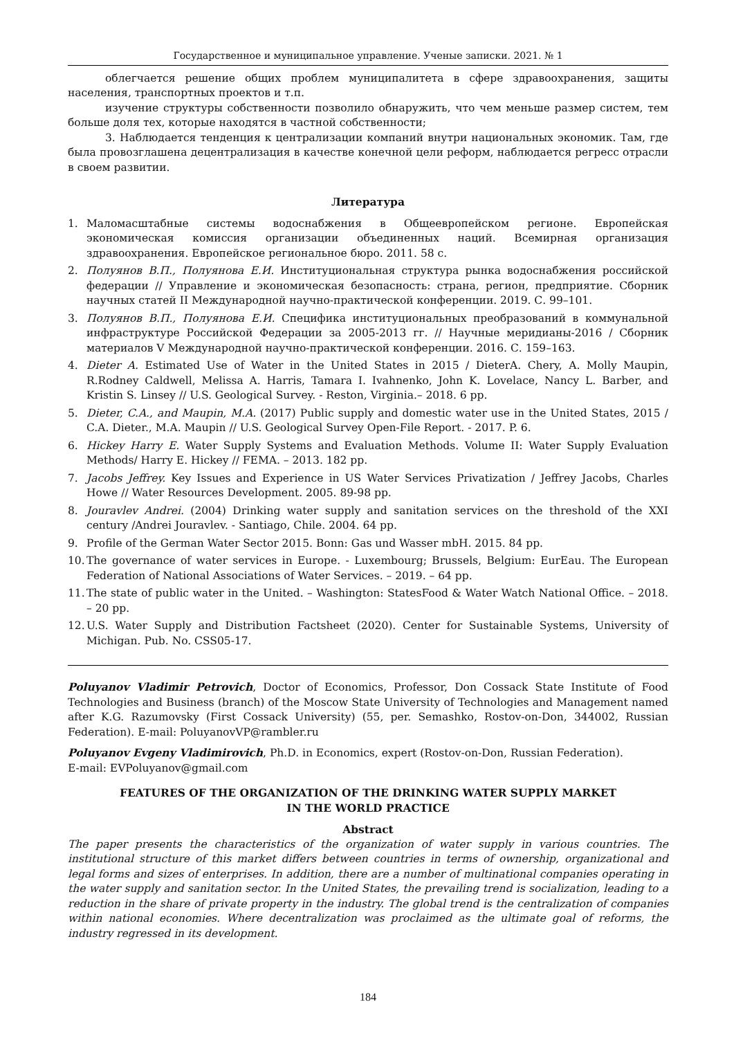Государственное и муниципальное управление. Ученые записки. 2021. № 1
облегчается решение общих проблем муниципалитета в сфере здравоохранения, защиты населения, транспортных проектов и т.п.
изучение структуры собственности позволило обнаружить, что чем меньше размер систем, тем больше доля тех, которые находятся в частной собственности;
3. Наблюдается тенденция к централизации компаний внутри национальных экономик. Там, где была провозглашена децентрализация в качестве конечной цели реформ, наблюдается регресс отрасли в своем развитии.
Литература
1. Маломасштабные системы водоснабжения в Общеевропейском регионе. Европейская экономическая комиссия организации объединенных наций. Всемирная организация здравоохранения. Европейское региональное бюро. 2011. 58 с.
2. Полуянов В.П., Полуянова Е.И. Институциональная структура рынка водоснабжения российской федерации // Управление и экономическая безопасность: страна, регион, предприятие. Сборник научных статей II Международной научно-практической конференции. 2019. С. 99–101.
3. Полуянов В.П., Полуянова Е.И. Специфика институциональных преобразований в коммунальной инфраструктуре Российской Федерации за 2005-2013 гг. // Научные меридианы-2016 / Сборник материалов V Международной научно-практической конференции. 2016. С. 159–163.
4. Dieter A. Estimated Use of Water in the United States in 2015 / DieterA. Chery, A. Molly Maupin, R.Rodney Caldwell, Melissa A. Harris, Tamara I. Ivahnenko, John K. Lovelace, Nancy L. Barber, and Kristin S. Linsey // U.S. Geological Survey. - Reston, Virginia.– 2018. 6 pp.
5. Dieter, C.A., and Maupin, M.A. (2017) Public supply and domestic water use in the United States, 2015 / C.A. Dieter., M.A. Maupin // U.S. Geological Survey Open-File Report. - 2017. P. 6.
6. Hickey Harry E. Water Supply Systems and Evaluation Methods. Volume II: Water Supply Evaluation Methods/ Harry E. Hickey // FEMA. – 2013. 182 pp.
7. Jacobs Jeffrey. Key Issues and Experience in US Water Services Privatization / Jeffrey Jacobs, Charles Howe // Water Resources Development. 2005. 89-98 pp.
8. Jouravlev Andrei. (2004) Drinking water supply and sanitation services on the threshold of the XXI century /Andrei Jouravlev. - Santiago, Chile. 2004. 64 pp.
9. Profile of the German Water Sector 2015. Bonn: Gas und Wasser mbH. 2015. 84 pp.
10. The governance of water services in Europe. - Luxembourg; Brussels, Belgium: EurEau. The European Federation of National Associations of Water Services. – 2019. – 64 pp.
11. The state of public water in the United. – Washington: StatesFood & Water Watch National Office. – 2018. – 20 pp.
12. U.S. Water Supply and Distribution Factsheet (2020). Center for Sustainable Systems, University of Michigan. Pub. No. CSS05-17.
Poluyanov Vladimir Petrovich, Doctor of Economics, Professor, Don Cossack State Institute of Food Technologies and Business (branch) of the Moscow State University of Technologies and Management named after K.G. Razumovsky (First Cossack University) (55, per. Semashko, Rostov-on-Don, 344002, Russian Federation). E-mail: PoluyanovVP@rambler.ru
Poluyanov Evgeny Vladimirovich, Ph.D. in Economics, expert (Rostov-on-Don, Russian Federation).
E-mail: EVPoluyanov@gmail.com
FEATURES OF THE ORGANIZATION OF THE DRINKING WATER SUPPLY MARKET
IN THE WORLD PRACTICE
Abstract
The paper presents the characteristics of the organization of water supply in various countries. The institutional structure of this market differs between countries in terms of ownership, organizational and legal forms and sizes of enterprises. In addition, there are a number of multinational companies operating in the water supply and sanitation sector. In the United States, the prevailing trend is socialization, leading to a reduction in the share of private property in the industry. The global trend is the centralization of companies within national economies. Where decentralization was proclaimed as the ultimate goal of reforms, the industry regressed in its development.
184